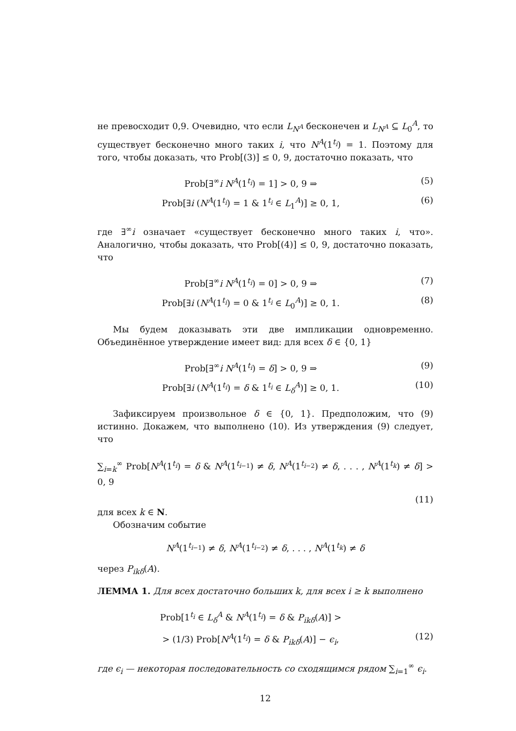не превосходит 0,9. Очевидно, что если L<sub>N<sup>A</sup></sub> бесконечен и L<sub>N<sup>A</sup></sub> ⊆ L<sub>0</sub><sup>A</sup>, то существует бесконечно много таких i, что N<sup>A</sup>(1<sup>t<sub>i</sub></sup>) = 1. Поэтому для того, чтобы доказать, что Prob[(3)] ≤ 0, 9, достаточно показать, что
Prob[∃<sup>∞</sup>i N<sup>A</sup>(1<sup>t<sub>i</sub></sup>) = 1] > 0, 9 ⇒ (5)
Prob[∃i (N<sup>A</sup>(1<sup>t<sub>i</sub></sup>) = 1 & 1<sup>t<sub>i</sub></sup> ∈ L<sub>1</sub><sup>A</sup>)] ≥ 0, 1, (6)
где ∃<sup>∞</sup>i означает «существует бесконечно много таких i, что». Аналогично, чтобы доказать, что Prob[(4)] ≤ 0, 9, достаточно показать, что
Prob[∃<sup>∞</sup>i N<sup>A</sup>(1<sup>t<sub>i</sub></sup>) = 0] > 0, 9 ⇒ (7)
Prob[∃i (N<sup>A</sup>(1<sup>t<sub>i</sub></sup>) = 0 & 1<sup>t<sub>i</sub></sup> ∈ L<sub>0</sub><sup>A</sup>)] ≥ 0, 1. (8)
Мы будем доказывать эти две импликации одновременно. Объединённое утверждение имеет вид: для всех δ ∈ {0, 1}
Prob[∃<sup>∞</sup>i N<sup>A</sup>(1<sup>t<sub>i</sub></sup>) = δ] > 0, 9 ⇒ (9)
Prob[∃i (N<sup>A</sup>(1<sup>t<sub>i</sub></sup>) = δ & 1<sup>t<sub>i</sub></sup> ∈ L<sub>δ</sub><sup>A</sup>)] ≥ 0, 1. (10)
Зафиксируем произвольное δ ∈ {0, 1}. Предположим, что (9) истинно. Докажем, что выполнено (10). Из утверждения (9) следует, что
∑<sub>i=k</sub><sup>∞</sup> Prob[N<sup>A</sup>(1<sup>t<sub>i</sub></sup>) = δ & N<sup>A</sup>(1<sup>t<sub>i−1</sub></sup>) ≠ δ, N<sup>A</sup>(1<sup>t<sub>i−2</sub></sup>) ≠ δ, . . . , N<sup>A</sup>(1<sup>t<sub>k</sub></sup>) ≠ δ] > 0, 9
(11)
для всех k ∈ N.
Обозначим событие
N<sup>A</sup>(1<sup>t<sub>i−1</sub></sup>) ≠ δ, N<sup>A</sup>(1<sup>t<sub>i−2</sub></sup>) ≠ δ, . . . , N<sup>A</sup>(1<sup>t<sub>k</sub></sup>) ≠ δ
через P<sub>ikδ</sub>(A).
ЛЕММА 1. Для всех достаточно больших k, для всех i ≥ k выполнено
Prob[1<sup>t<sub>i</sub></sup> ∈ L<sub>δ</sub><sup>A</sup> & N<sup>A</sup>(1<sup>t<sub>i</sub></sup>) = δ & P<sub>ikδ</sub>(A)] >
> (1/3) Prob[N<sup>A</sup>(1<sup>t<sub>i</sub></sup>) = δ & P<sub>ikδ</sub>(A)] − ϵ<sub>i</sub>, (12)
где ϵ<sub>i</sub> — некоторая последовательность со сходящимся рядом ∑<sub>i=1</sub><sup>∞</sup> ϵ<sub>i</sub>.
12